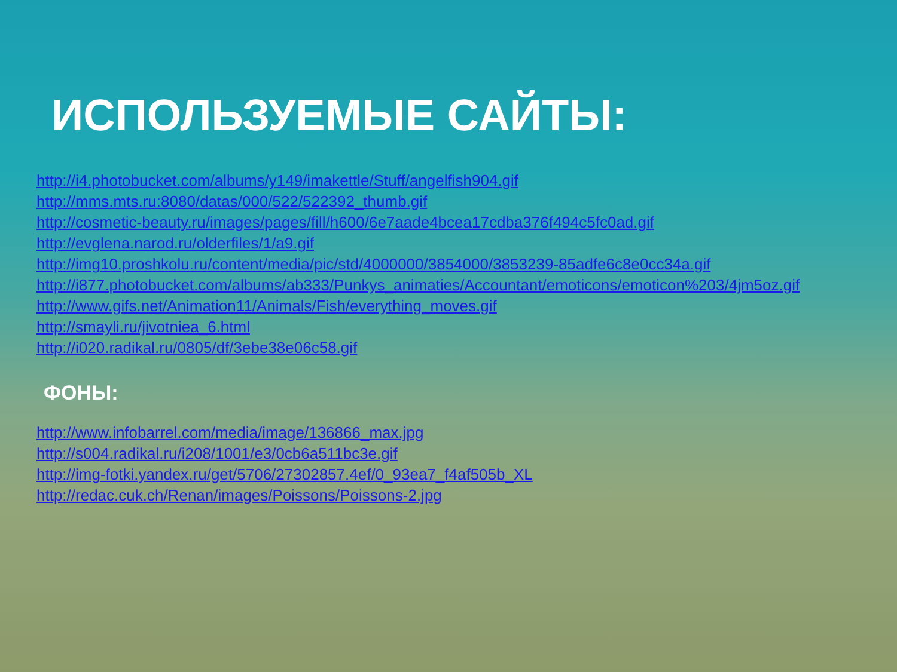ИСПОЛЬЗУЕМЫЕ САЙТЫ:
http://i4.photobucket.com/albums/y149/imakettle/Stuff/angelfish904.gif
http://mms.mts.ru:8080/datas/000/522/522392_thumb.gif
http://cosmetic-beauty.ru/images/pages/fill/h600/6e7aade4bcea17cdba376f494c5fc0ad.gif
http://evglena.narod.ru/olderfiles/1/a9.gif
http://img10.proshkolu.ru/content/media/pic/std/4000000/3854000/3853239-85adfe6c8e0cc34a.gif
http://i877.photobucket.com/albums/ab333/Punkys_animaties/Accountant/emoticons/emoticon%203/4jm5oz.gif
http://www.gifs.net/Animation11/Animals/Fish/everything_moves.gif
http://smayli.ru/jivotniea_6.html
http://i020.radikal.ru/0805/df/3ebe38e06c58.gif
ФОНЫ:
http://www.infobarrel.com/media/image/136866_max.jpg
http://s004.radikal.ru/i208/1001/e3/0cb6a511bc3e.gif
http://img-fotki.yandex.ru/get/5706/27302857.4ef/0_93ea7_f4af505b_XL
http://redac.cuk.ch/Renan/images/Poissons/Poissons-2.jpg